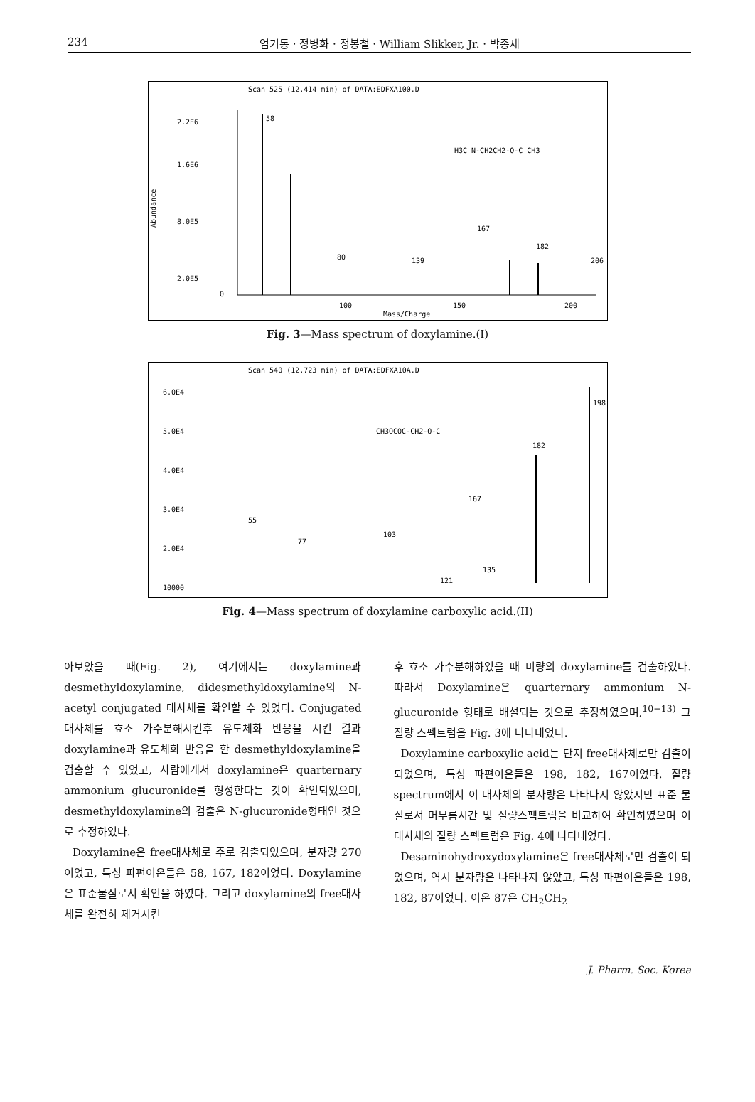234 엄기동 · 정병화 · 정봉철 · William Slikker, Jr. · 박종세
Scan 525 (12.414 min) of DATA:EDFXA100.D
2.2E6
1.6E6
8.0E5
2.0E5
0
Abundance
58
80
139
167
182
206
100
150
200
Mass/Charge
H3C N-CH2CH2-O-C CH3
Fig. 3—Mass spectrum of doxylamine.(I)
Scan 540 (12.723 min) of DATA:EDFXA10A.D
6.0E4
5.0E4
4.0E4
3.0E4
2.0E4
10000
198
182
167
55
77
103
121
135
CH3OCOC-CH2-O-C
Fig. 4—Mass spectrum of doxylamine carboxylic acid.(II)
아보았을 때(Fig. 2), 여기에서는 doxylamine과 desmethyldoxylamine, didesmethyldoxylamine의 N-acetyl conjugated 대사체를 확인할 수 있었다. Conjugated 대사체를 효소 가수분해시킨후 유도체화 반응을 시킨 결과 doxylamine과 유도체화 반응을 한 desmethyldoxylamine을 검출할 수 있었고, 사람에게서 doxylamine은 quarternary ammonium glucuronide를 형성한다는 것이 확인되었으며, desmethyldoxylamine의 검출은 N-glucuronide형태인 것으로 추정하였다.
Doxylamine은 free대사체로 주로 검출되었으며, 분자량 270이었고, 특성 파편이온들은 58, 167, 182이었다. Doxylamine은 표준물질로서 확인을 하였다. 그리고 doxylamine의 free대사체를 완전히 제거시킨
후 효소 가수분해하였을 때 미량의 doxylamine를 검출하였다. 따라서 Doxylamine은 quarternary ammonium N-glucuronide 형태로 배설되는 것으로 추정하였으며,<sup>10−13)</sup> 그 질량 스펙트럼을 Fig. 3에 나타내었다.
Doxylamine carboxylic acid는 단지 free대사체로만 검출이 되었으며, 특성 파편이온들은 198, 182, 167이었다. 질량 spectrum에서 이 대사체의 분자량은 나타나지 않았지만 표준 물질로서 머무름시간 및 질량스펙트럼을 비교하여 확인하였으며 이 대사체의 질량 스펙트럼은 Fig. 4에 나타내었다.
Desaminohydroxydoxylamine은 free대사체로만 검출이 되었으며, 역시 분자량은 나타나지 않았고, 특성 파편이온들은 198, 182, 87이었다. 이온 87은 CH<sub>2</sub>CH<sub>2</sub>
J. Pharm. Soc. Korea